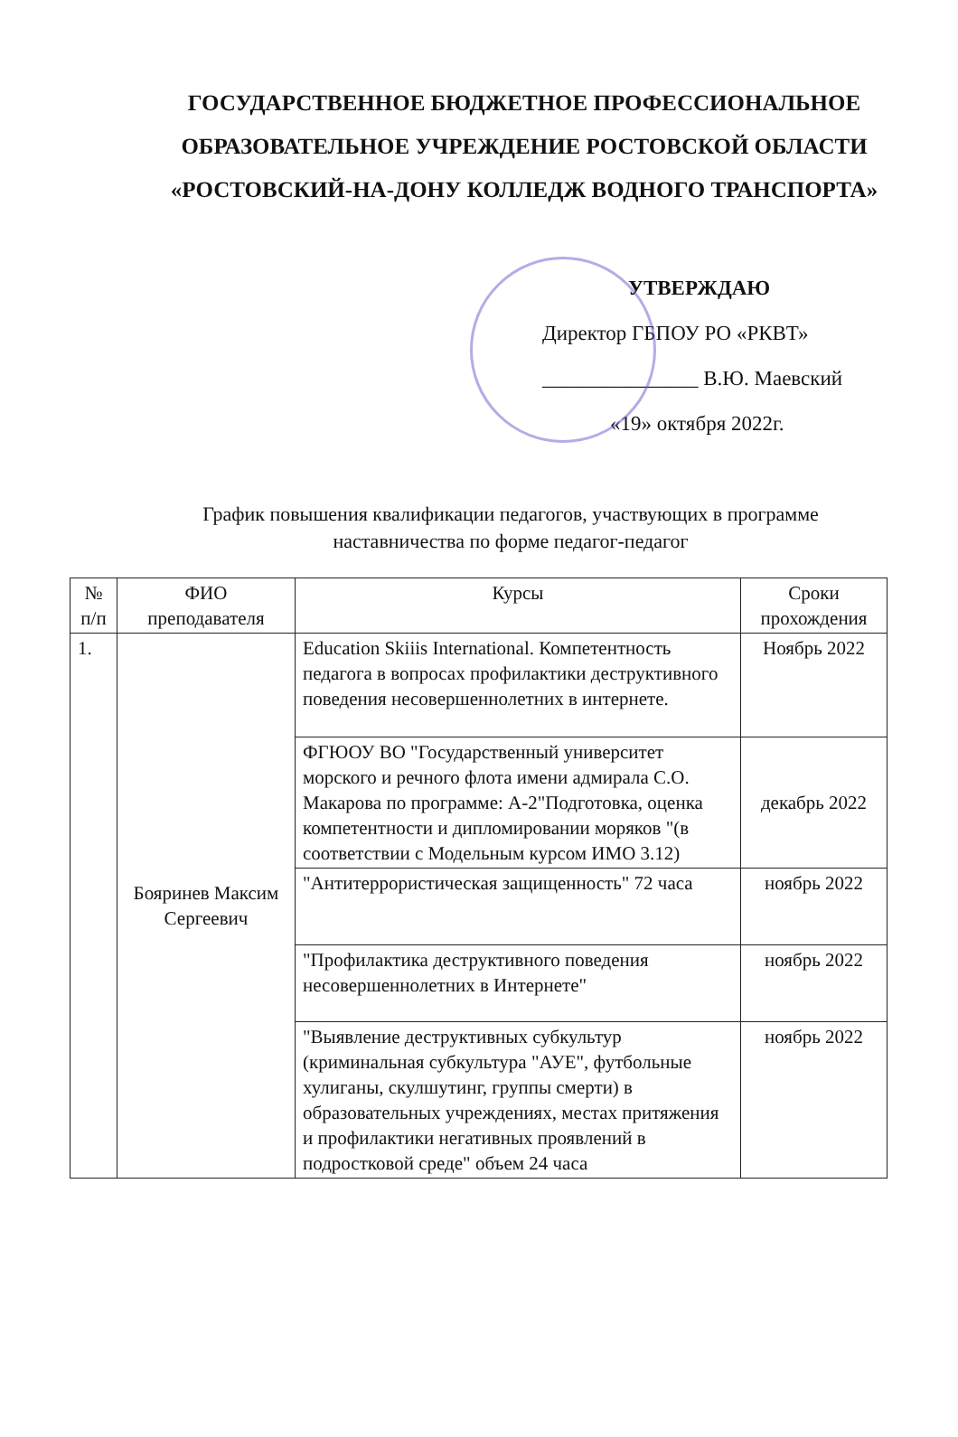ГОСУДАРСТВЕННОЕ БЮДЖЕТНОЕ ПРОФЕССИОНАЛЬНОЕ ОБРАЗОВАТЕЛЬНОЕ УЧРЕЖДЕНИЕ РОСТОВСКОЙ ОБЛАСТИ «РОСТОВСКИЙ-НА-ДОНУ КОЛЛЕДЖ ВОДНОГО ТРАНСПОРТА»
УТВЕРЖДАЮ
Директор ГБПОУ РО «РКВТ»
_______________ В.Ю. Маевский
«19» октября 2022г.
График повышения квалификации педагогов, участвующих в программе наставничества по форме педагог-педагог
| № п/п | ФИО преподавателя | Курсы | Сроки прохождения |
| --- | --- | --- | --- |
| 1. | Бояринев Максим Сергеевич | Education Skiiis International. Компетентность педагога в вопросах профилактики деструктивного поведения несовершеннолетних в интернете. | Ноябрь 2022 |
| | | ФГЮОУ ВО "Государственный университет морского и речного флота имени адмирала С.О. Макарова по программе: А-2"Подготовка, оценка компетентности и дипломировании моряков "(в соответствии с Модельным курсом ИМО 3.12) | декабрь 2022 |
| | | "Антитеррористическая защищенность" 72 часа | ноябрь 2022 |
| | | "Профилактика деструктивного поведения несовершеннолетних в Интернете" | ноябрь 2022 |
| | | "Выявление деструктивных субкультур (криминальная субкультура "АУЕ", футбольные хулиганы, скулшутинг, группы смерти) в образовательных учреждениях, местах притяжения и профилактики негативных проявлений в подростковой среде" объем 24 часа | ноябрь 2022 |